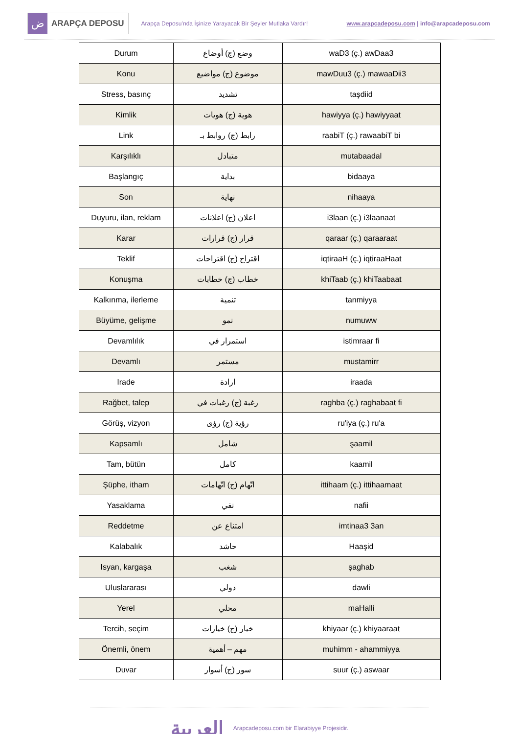ض
ARAPÇA DEPOSU
Arapça Deposu’nda İşinize Yarayacak Bir Şeyler Mutlaka Vardır!
www.arapcadeposu.com | info@arapcadeposu.com
| Durum | وضع (ج) أوضاع | waD3 (ç.) awDaa3 |
| Konu | موضوع (ج) مواضيع | mawDuu3 (ç.) mawaaDii3 |
| Stress, basınç | تشديد | taşdiid |
| Kimlik | هوية (ج) هويات | hawiyya (ç.) hawiyyaat |
| Link | رابط (ج) روابط بـ | raabiT (ç.) rawaabiT bi |
| Karşılıklı | متبادل | mutabaadal |
| Başlangıç | بداية | bidaaya |
| Son | نهاية | nihaaya |
| Duyuru, ilan, reklam | اعلان (ج) اعلانات | i3laan (ç.) i3laanaat |
| Karar | قرار (ج) قرارات | qaraar (ç.) qaraaraat |
| Teklif | اقتراح (ج) اقتراحات | iqtiraaH (ç.) iqtiraaHaat |
| Konuşma | خطاب (ج) خطابات | khiTaab (ç.) khiTaabaat |
| Kalkınma, ilerleme | تنمية | tanmiyya |
| Büyüme, gelişme | نمو | numuww |
| Devamlılık | استمرار في | istimraar fi |
| Devamlı | مستمر | mustamirr |
| Irade | ارادة | iraada |
| Rağbet, talep | رغبة (ج) رغبات في | raghba (ç.) raghabaat fi |
| Görüş, vizyon | رؤية (ج) رؤى | ru'iya (ç.) ru'a |
| Kapsamlı | شامل | şaamil |
| Tam, bütün | كامل | kaamil |
| Şüphe, itham | اتّهام (ج) اتّهامات | ittihaam (ç.) ittihaamaat |
| Yasaklama | نفي | nafii |
| Reddetme | امتناع عن | imtinaa3 3an |
| Kalabalık | حاشد | Haaşid |
| Isyan, kargaşa | شغب | şaghab |
| Uluslararası | دولي | dawli |
| Yerel | محلي | maHalli |
| Tercih, seçim | خيار (ج) خيارات | khiyaar (ç.) khiyaaraat |
| Önemli, önem | مهم – أهمية | muhimm - ahammiyya |
| Duvar | سور (ج) أسوار | suur (ç.) aswaar |
العربية
Arapcadeposu.com bir Elarabiyye Projesidir.